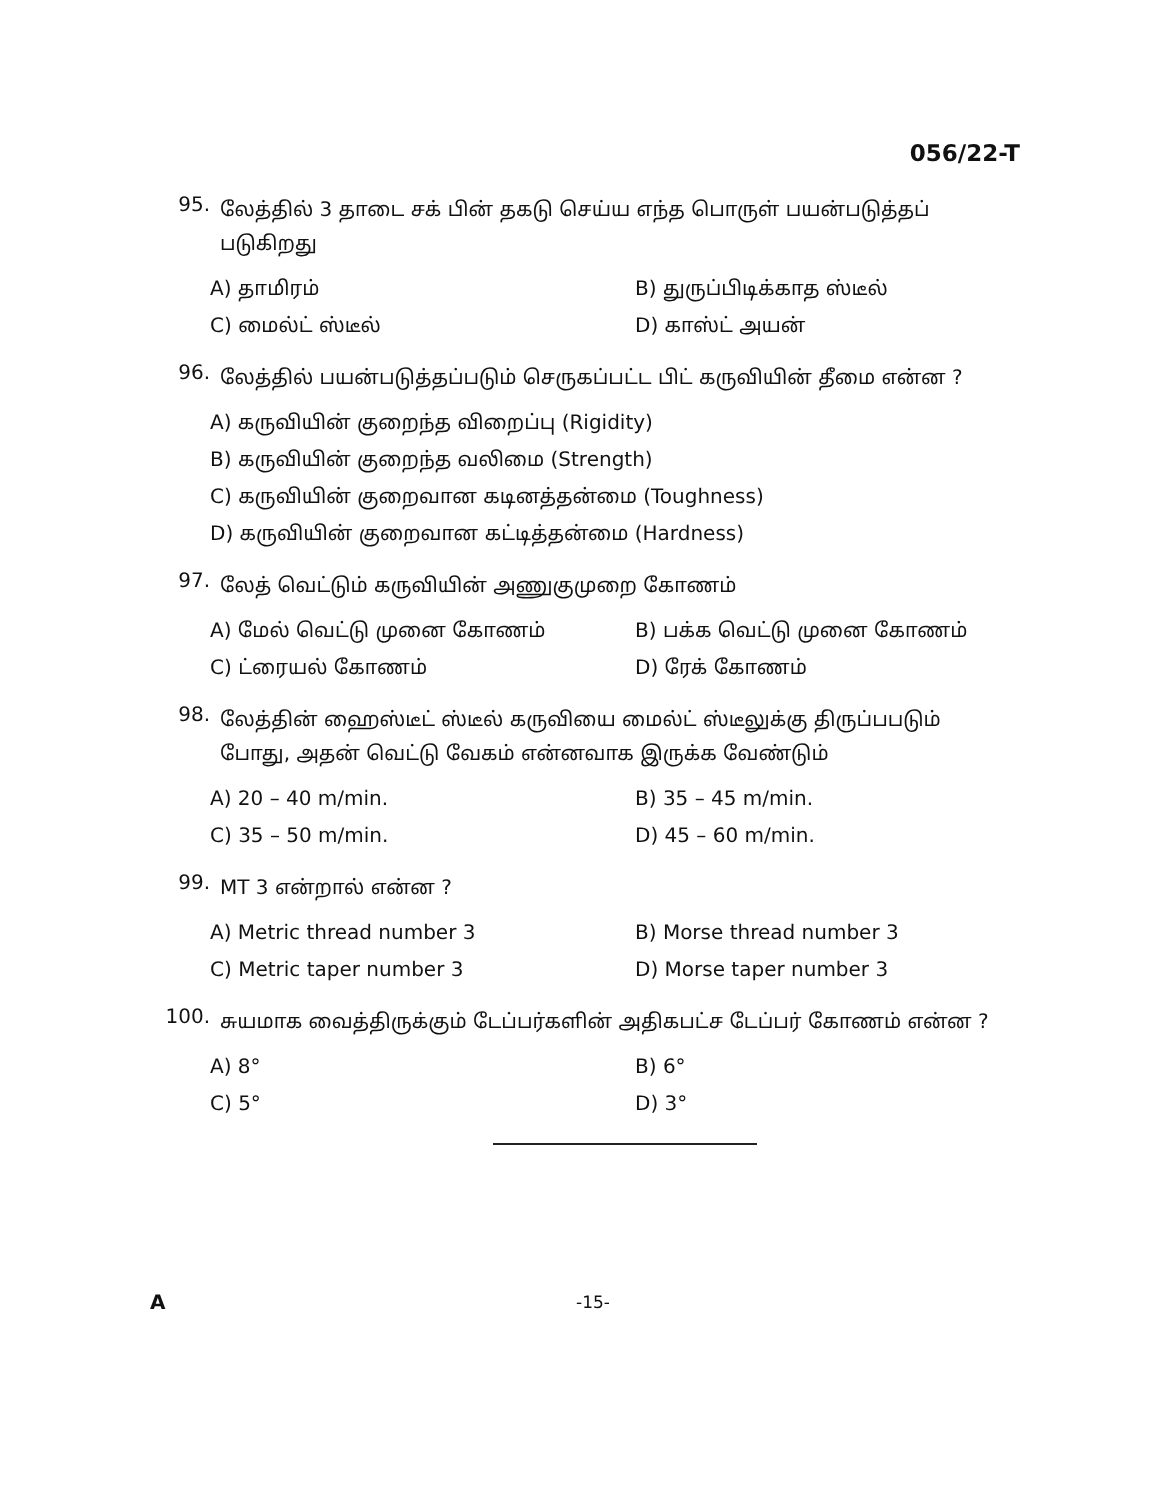056/22-T
95. லேத்தில் 3 தாடை சக் பின் தகடு செய்ய எந்த பொருள் பயன்படுத்தப் படுகிறது
A) தாமிரம் B) துருப்பிடிக்காத ஸ்டீல் C) மைல்ட் ஸ்டீல் D) காஸ்ட் அயன்
96. லேத்தில் பயன்படுத்தப்படும் செருகப்பட்ட பிட் கருவியின் தீமை என்ன ?
A) கருவியின் குறைந்த விறைப்பு (Rigidity)
B) கருவியின் குறைந்த வலிமை (Strength)
C) கருவியின் குறைவான கடினத்தன்மை (Toughness)
D) கருவியின் குறைவான கட்டித்தன்மை (Hardness)
97. லேத் வெட்டும் கருவியின் அணுகுமுறை கோணம்
A) மேல் வெட்டு முனை கோணம் B) பக்க வெட்டு முனை கோணம் C) ட்ரையல் கோணம் D) ரேக் கோணம்
98. லேத்தின் ஹைஸ்டீட் ஸ்டீல் கருவியை மைல்ட் ஸ்டீலுக்கு திருப்பபடும் போது, அதன் வெட்டு வேகம் என்னவாக இருக்க வேண்டும்
A) 20 – 40 m/min. B) 35 – 45 m/min. C) 35 – 50 m/min. D) 45 – 60 m/min.
99. MT 3 என்றால் என்ன ?
A) Metric thread number 3 B) Morse thread number 3 C) Metric taper number 3 D) Morse taper number 3
100. சுயமாக வைத்திருக்கும் டேப்பர்களின் அதிகபட்ச டேப்பர் கோணம் என்ன ?
A) 8° B) 6° C) 5° D) 3°
A -15-